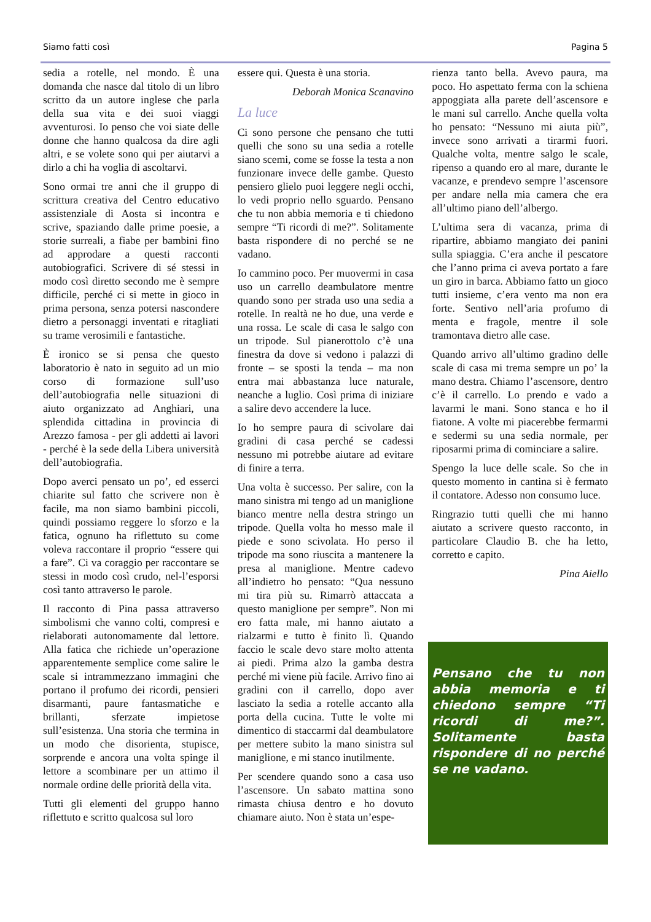Siamo fatti così Pagina 5
sedia a rotelle, nel mondo. È una domanda che nasce dal titolo di un libro scritto da un autore inglese che parla della sua vita e dei suoi viaggi avventurosi. Io penso che voi siate delle donne che hanno qualcosa da dire agli altri, e se volete sono qui per aiutarvi a dirlo a chi ha voglia di ascoltarvi.
Sono ormai tre anni che il gruppo di scrittura creativa del Centro educativo assistenziale di Aosta si incontra e scrive, spaziando dalle prime poesie, a storie surreali, a fiabe per bambini fino ad approdare a questi racconti autobiografici. Scrivere di sé stessi in modo così diretto secondo me è sempre difficile, perché ci si mette in gioco in prima persona, senza potersi nascondere dietro a personaggi inventati e ritagliati su trame verosimili e fantastiche.
È ironico se si pensa che questo laboratorio è nato in seguito ad un mio corso di formazione sull’uso dell’autobiografia nelle situazioni di aiuto organizzato ad Anghiari, una splendida cittadina in provincia di Arezzo famosa - per gli addetti ai lavori - perché è la sede della Libera università dell’autobiografia.
Dopo averci pensato un po’, ed esserci chiarite sul fatto che scrivere non è facile, ma non siamo bambini piccoli, quindi possiamo reggere lo sforzo e la fatica, ognuno ha riflettuto su come voleva raccontare il proprio “essere qui a fare”. Ci va coraggio per raccontare se stessi in modo così crudo, nel-l’esporsi così tanto attraverso le parole.
Il racconto di Pina passa attraverso simbolismi che vanno colti, compresi e rielaborati autonomamente dal lettore. Alla fatica che richiede un’operazione apparentemente semplice come salire le scale si intrammezzano immagini che portano il profumo dei ricordi, pensieri disarmanti, paure fantasmatiche e brillanti, sferzate impietose sull’esistenza. Una storia che termina in un modo che disorienta, stupisce, sorprende e ancora una volta spinge il lettore a scombinare per un attimo il normale ordine delle priorità della vita.
Tutti gli elementi del gruppo hanno riflettuto e scritto qualcosa sul loro
essere qui. Questa è una storia.
Deborah Monica Scanavino
La luce
Ci sono persone che pensano che tutti quelli che sono su una sedia a rotelle siano scemi, come se fosse la testa a non funzionare invece delle gambe. Questo pensiero glielo puoi leggere negli occhi, lo vedi proprio nello sguardo. Pensano che tu non abbia memoria e ti chiedono sempre “Ti ricordi di me?”. Solitamente basta rispondere di no perché se ne vadano.
Io cammino poco. Per muovermi in casa uso un carrello deambulatore mentre quando sono per strada uso una sedia a rotelle. In realtà ne ho due, una verde e una rossa. Le scale di casa le salgo con un tripode. Sul pianerottolo c’è una finestra da dove si vedono i palazzi di fronte – se sposti la tenda – ma non entra mai abbastanza luce naturale, neanche a luglio. Così prima di iniziare a salire devo accendere la luce.
Io ho sempre paura di scivolare dai gradini di casa perché se cadessi nessuno mi potrebbe aiutare ad evitare di finire a terra.
Una volta è successo. Per salire, con la mano sinistra mi tengo ad un maniglione bianco mentre nella destra stringo un tripode. Quella volta ho messo male il piede e sono scivolata. Ho perso il tripode ma sono riuscita a mantenere la presa al maniglione. Mentre cadevo all’indietro ho pensato: “Qua nessuno mi tira più su. Rimarrò attaccata a questo maniglione per sempre”. Non mi ero fatta male, mi hanno aiutato a rialzarmi e tutto è finito lì. Quando faccio le scale devo stare molto attenta ai piedi. Prima alzo la gamba destra perché mi viene più facile. Arrivo fino ai gradini con il carrello, dopo aver lasciato la sedia a rotelle accanto alla porta della cucina. Tutte le volte mi dimentico di staccarmi dal deambulatore per mettere subito la mano sinistra sul maniglione, e mi stanco inutilmente.
Per scendere quando sono a casa uso l’ascensore. Un sabato mattina sono rimasta chiusa dentro e ho dovuto chiamare aiuto. Non è stata un’espe-
rienza tanto bella. Avevo paura, ma poco. Ho aspettato ferma con la schiena appoggiata alla parete dell’ascensore e le mani sul carrello. Anche quella volta ho pensato: “Nessuno mi aiuta più”, invece sono arrivati a tirarmi fuori. Qualche volta, mentre salgo le scale, ripenso a quando ero al mare, durante le vacanze, e prendevo sempre l’ascensore per andare nella mia camera che era all’ultimo piano dell’albergo.
L’ultima sera di vacanza, prima di ripartire, abbiamo mangiato dei panini sulla spiaggia. C’era anche il pescatore che l’anno prima ci aveva portato a fare un giro in barca. Abbiamo fatto un gioco tutti insieme, c’era vento ma non era forte. Sentivo nell’aria profumo di menta e fragole, mentre il sole tramontava dietro alle case.
Quando arrivo all’ultimo gradino delle scale di casa mi trema sempre un po’ la mano destra. Chiamo l’ascensore, dentro c’è il carrello. Lo prendo e vado a lavarmi le mani. Sono stanca e ho il fiatone. A volte mi piacerebbe fermarmi e sedermi su una sedia normale, per riposarmi prima di cominciare a salire.
Spengo la luce delle scale. So che in questo momento in cantina si è fermato il contatore. Adesso non consumo luce.
Ringrazio tutti quelli che mi hanno aiutato a scrivere questo racconto, in particolare Claudio B. che ha letto, corretto e capito.
Pina Aiello
Pensano che tu non abbia memoria e ti chiedono sempre “Ti ricordi di me?”. Solitamente basta rispondere di no perché se ne vadano.